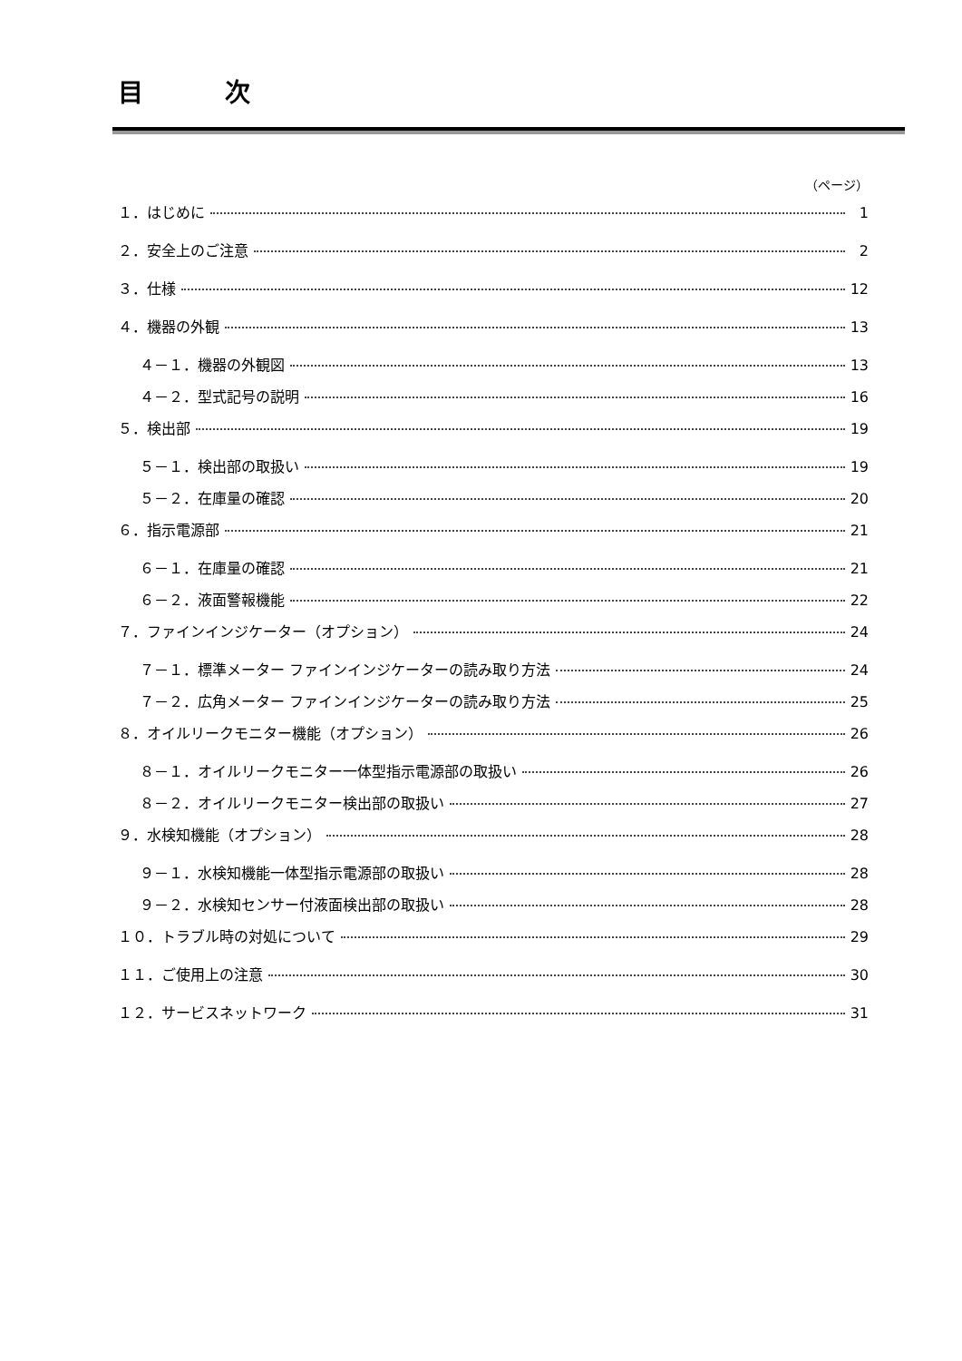目 次
（ページ）
１．はじめに 1
２．安全上のご注意 2
３．仕様 12
４．機器の外観 13
４－１．機器の外観図 13
４－２．型式記号の説明 16
５．検出部 19
５－１．検出部の取扱い 19
５－２．在庫量の確認 20
６．指示電源部 21
６－１．在庫量の確認 21
６－２．液面警報機能 22
７．ファインインジケーター（オプション） 24
７－１．標準メーター ファインインジケーターの読み取り方法 24
７－２．広角メーター ファインインジケーターの読み取り方法 25
８．オイルリークモニター機能（オプション） 26
８－１．オイルリークモニター一体型指示電源部の取扱い 26
８－２．オイルリークモニター検出部の取扱い 27
９．水検知機能（オプション） 28
９－１．水検知機能一体型指示電源部の取扱い 28
９－２．水検知センサー付液面検出部の取扱い 28
１０．トラブル時の対処について 29
１１．ご使用上の注意 30
１２．サービスネットワーク 31